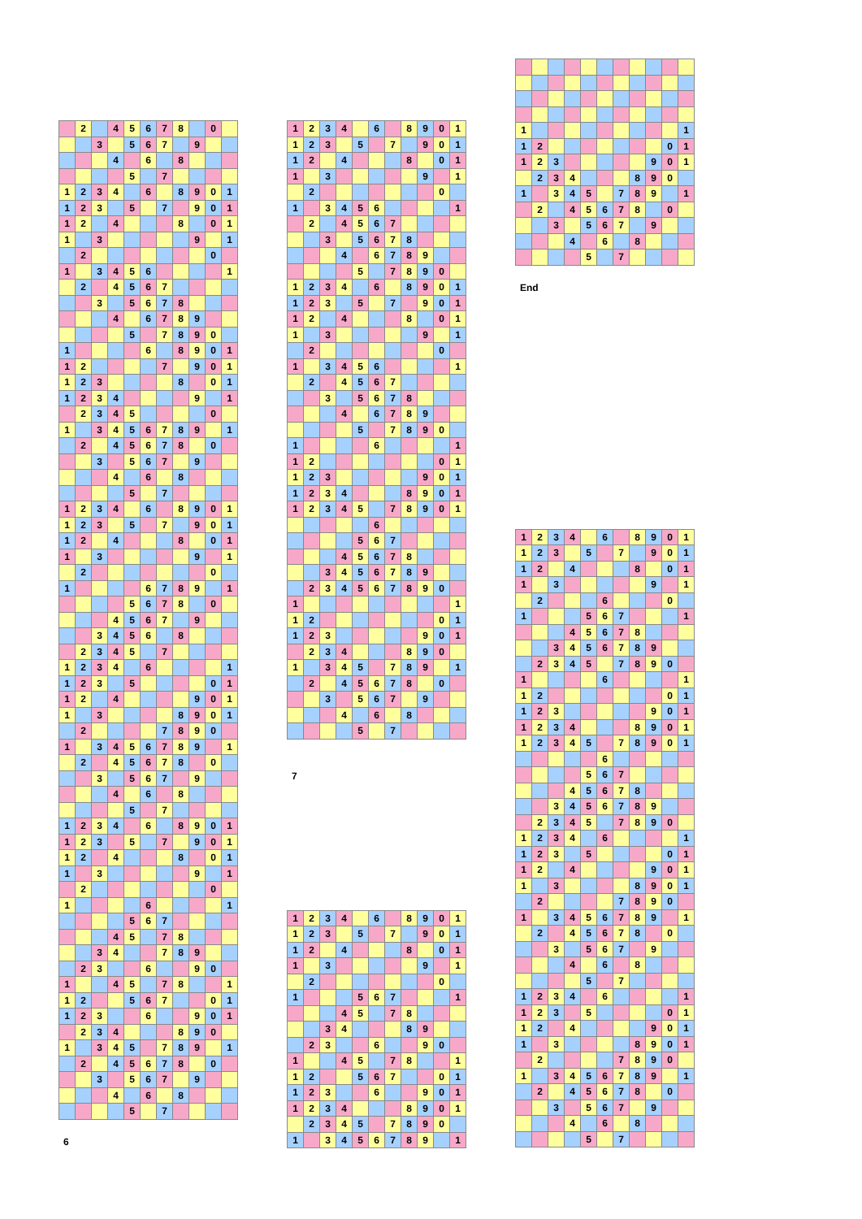| | 2 | | 4 | 5 | 6 | 7 | 8 | | 0 | |
| | | 3 | | 5 | 6 | 7 | | 9 | | |
| | | | 4 | | 6 | | 8 | | | |
| | | | | 5 | | 7 | | | | |
| 1 | 2 | 3 | 4 | | 6 | | 8 | 9 | 0 | 1 |
| 1 | 2 | 3 | | 5 | | 7 | | 9 | 0 | 1 |
| 1 | 2 | | 4 | | | | 8 | | 0 | 1 |
| 1 | | 3 | | | | | | 9 | | 1 |
| | 2 | | | | | | | | 0 | |
| 1 | | 3 | 4 | 5 | 6 | | | | | 1 |
| | 2 | | 4 | 5 | 6 | 7 | | | | |
| | | 3 | | 5 | 6 | 7 | 8 | | | |
| | | | 4 | | 6 | 7 | 8 | 9 | | |
| | | | | 5 | | 7 | 8 | 9 | 0 | |
| 1 | | | | | 6 | | 8 | 9 | 0 | 1 |
| 1 | 2 | | | | | 7 | | 9 | 0 | 1 |
| 1 | 2 | 3 | | | | | 8 | | 0 | 1 |
| 1 | 2 | 3 | 4 | | | | | 9 | | 1 |
| | 2 | 3 | 4 | 5 | | | | | 0 | |
| 1 | | 3 | 4 | 5 | 6 | 7 | 8 | 9 | | 1 |
| | 2 | | 4 | 5 | 6 | 7 | 8 | | 0 | |
| | | 3 | | 5 | 6 | 7 | | 9 | | |
| | | | 4 | | 6 | | 8 | | | |
| | | | | 5 | | 7 | | | | |
| 1 | 2 | 3 | 4 | | 6 | | 8 | 9 | 0 | 1 |
| 1 | 2 | 3 | | 5 | | 7 | | 9 | 0 | 1 |
| 1 | 2 | | 4 | | | | 8 | | 0 | 1 |
| 1 | | 3 | | | | | | 9 | | 1 |
| | 2 | | | | | | | | 0 | |
| 1 | | | | | 6 | 7 | 8 | 9 | | 1 |
| | | | | 5 | 6 | 7 | 8 | | 0 | |
| | | | 4 | 5 | 6 | 7 | | 9 | | |
| | | 3 | 4 | 5 | 6 | | 8 | | | |
| | 2 | 3 | 4 | 5 | | 7 | | | | |
| 1 | 2 | 3 | 4 | | 6 | | | | | 1 |
| 1 | 2 | 3 | | 5 | | | | | 0 | 1 |
| 1 | 2 | | 4 | | | | | 9 | 0 | 1 |
| 1 | | 3 | | | | | 8 | 9 | 0 | 1 |
| | 2 | | | | | 7 | 8 | 9 | 0 | |
| 1 | | 3 | 4 | 5 | 6 | 7 | 8 | 9 | | 1 |
| | 2 | | 4 | 5 | 6 | 7 | 8 | | 0 | |
| | | 3 | | 5 | 6 | 7 | | 9 | | |
| | | | 4 | | 6 | | 8 | | | |
| | | | | 5 | | 7 | | | | |
| 1 | 2 | 3 | 4 | | 6 | | 8 | 9 | 0 | 1 |
| 1 | 2 | 3 | | 5 | | 7 | | 9 | 0 | 1 |
| 1 | 2 | | 4 | | | | 8 | | 0 | 1 |
| 1 | | 3 | | | | | | 9 | | 1 |
| | 2 | | | | | | | | 0 | |
| 1 | | | | | 6 | | | | | 1 |
| | | | | 5 | 6 | 7 | | | | |
| | | | 4 | 5 | | 7 | 8 | | | |
| | | 3 | 4 | | | 7 | 8 | 9 | | |
| | 2 | 3 | | | 6 | | | 9 | 0 | |
| 1 | | | 4 | 5 | | 7 | 8 | | | 1 |
| 1 | 2 | | | 5 | 6 | 7 | | | 0 | 1 |
| 1 | 2 | 3 | | | 6 | | | 9 | 0 | 1 |
| | 2 | 3 | 4 | | | | 8 | 9 | 0 | |
| 1 | | 3 | 4 | 5 | | 7 | 8 | 9 | | 1 |
| | 2 | | 4 | 5 | 6 | 7 | 8 | | 0 | |
| | | 3 | | 5 | 6 | 7 | | 9 | | |
| | | | 4 | | 6 | | 8 | | | |
| | | | | 5 | | 7 | | | | |
6
| 1 | 2 | 3 | 4 | | 6 | | 8 | 9 | 0 | 1 |
| 1 | 2 | 3 | | 5 | | 7 | | 9 | 0 | 1 |
| 1 | 2 | | 4 | | | | 8 | | 0 | 1 |
| 1 | | 3 | | | | | | 9 | | 1 |
| | 2 | | | | | | | | 0 | |
| 1 | | 3 | 4 | 5 | 6 | | | | | 1 |
| | 2 | | 4 | 5 | 6 | 7 | | | | |
| | | 3 | | 5 | 6 | 7 | 8 | | | |
| | | | 4 | | 6 | 7 | 8 | 9 | | |
| | | | | 5 | | 7 | 8 | 9 | 0 | |
| 1 | 2 | 3 | 4 | | 6 | | 8 | 9 | 0 | 1 |
| 1 | 2 | 3 | | 5 | | 7 | | 9 | 0 | 1 |
| 1 | 2 | | 4 | | | | 8 | | 0 | 1 |
| 1 | | 3 | | | | | | 9 | | 1 |
| | 2 | | | | | | | | 0 | |
| 1 | | 3 | 4 | 5 | 6 | | | | | 1 |
| | 2 | | 4 | 5 | 6 | 7 | | | | |
| | | 3 | | 5 | 6 | 7 | 8 | | | |
| | | | 4 | | 6 | 7 | 8 | 9 | | |
| | | | | 5 | | 7 | 8 | 9 | 0 | |
| 1 | | | | | 6 | | | | | 1 |
| 1 | 2 | | | | | | | | 0 | 1 |
| 1 | 2 | 3 | | | | | | 9 | 0 | 1 |
| 1 | 2 | 3 | 4 | | | | 8 | 9 | 0 | 1 |
| 1 | 2 | 3 | 4 | 5 | | 7 | 8 | 9 | 0 | 1 |
| | | | | | 6 | | | | | |
| | | | | 5 | 6 | 7 | | | | |
| | | | 4 | 5 | 6 | 7 | 8 | | | |
| | | 3 | 4 | 5 | 6 | 7 | 8 | 9 | | |
| | 2 | 3 | 4 | 5 | 6 | 7 | 8 | 9 | 0 | |
| 1 | | | | | | | | | | 1 |
| 1 | 2 | | | | | | | | 0 | 1 |
| 1 | 2 | 3 | | | | | | 9 | 0 | 1 |
| | 2 | 3 | 4 | | | | 8 | 9 | 0 | |
| 1 | | 3 | 4 | 5 | | 7 | 8 | 9 | | 1 |
| | 2 | | 4 | 5 | 6 | 7 | 8 | | 0 | |
| | | 3 | | 5 | 6 | 7 | | 9 | | |
| | | | 4 | | 6 | | 8 | | | |
| | | | | 5 | | 7 | | | | |
7
| 1 | 2 | 3 | 4 | | 6 | | 8 | 9 | 0 | 1 |
| 1 | 2 | 3 | | 5 | | 7 | | 9 | 0 | 1 |
| 1 | 2 | | 4 | | | | 8 | | 0 | 1 |
| 1 | | 3 | | | | | | 9 | | 1 |
| | 2 | | | | | | | | 0 | |
| 1 | | | | 5 | 6 | 7 | | | | 1 |
| | | | 4 | 5 | | 7 | 8 | | | |
| | | 3 | 4 | | | | 8 | 9 | | |
| | 2 | 3 | | | 6 | | | 9 | 0 | |
| 1 | | | 4 | 5 | | 7 | 8 | | | 1 |
| 1 | 2 | | | 5 | 6 | 7 | | | 0 | 1 |
| 1 | 2 | 3 | | | 6 | | | 9 | 0 | 1 |
| 1 | 2 | 3 | 4 | | | | 8 | 9 | 0 | 1 |
| | 2 | 3 | 4 | 5 | | 7 | 8 | 9 | 0 | |
| 1 | | 3 | 4 | 5 | 6 | 7 | 8 | 9 | | 1 |
| 1 | | | | | | | | | | 1 |
| 1 | 2 | | | | | | | | 0 | 1 |
| 1 | 2 | 3 | | | | | | 9 | 0 | 1 |
| | 2 | 3 | 4 | | | | 8 | 9 | 0 | |
| 1 | | 3 | 4 | 5 | | 7 | 8 | 9 | | 1 |
| | 2 | | 4 | 5 | 6 | 7 | 8 | | 0 | |
| | | 3 | | 5 | 6 | 7 | | 9 | | |
| | | | 4 | | 6 | | 8 | | | |
| | | | | 5 | | 7 | | | | |
End
| 1 | 2 | 3 | 4 | | 6 | | 8 | 9 | 0 | 1 |
| 1 | 2 | 3 | | 5 | | 7 | | 9 | 0 | 1 |
| 1 | 2 | | 4 | | | | 8 | | 0 | 1 |
| 1 | | 3 | | | | | | 9 | | 1 |
| | 2 | | | | 6 | | | | 0 | |
| 1 | | | | 5 | 6 | 7 | | | | 1 |
| | | | 4 | 5 | 6 | 7 | 8 | | | |
| | | 3 | 4 | 5 | 6 | 7 | 8 | 9 | | |
| | 2 | 3 | 4 | 5 | | 7 | 8 | 9 | 0 | |
| 1 | | | | | 6 | | | | | 1 |
| 1 | 2 | | | | | | | | 0 | 1 |
| 1 | 2 | 3 | | | | | | 9 | 0 | 1 |
| 1 | 2 | 3 | 4 | | | | 8 | 9 | 0 | 1 |
| 1 | 2 | 3 | 4 | 5 | | 7 | 8 | 9 | 0 | 1 |
| | | | | | 6 | | | | | |
| | | | | 5 | 6 | 7 | | | | |
| | | | 4 | 5 | 6 | 7 | 8 | | | |
| | | 3 | 4 | 5 | 6 | 7 | 8 | 9 | | |
| | 2 | 3 | 4 | 5 | | 7 | 8 | 9 | 0 | |
| 1 | 2 | 3 | 4 | | 6 | | | | | 1 |
| 1 | 2 | 3 | | 5 | | | | | 0 | 1 |
| 1 | 2 | | 4 | | | | | 9 | 0 | 1 |
| 1 | | 3 | | | | | 8 | 9 | 0 | 1 |
| | 2 | | | | | 7 | 8 | 9 | 0 | |
| 1 | | 3 | 4 | 5 | 6 | 7 | 8 | 9 | | 1 |
| | 2 | | 4 | 5 | 6 | 7 | 8 | | 0 | |
| | | 3 | | 5 | 6 | 7 | | 9 | | |
| | | | 4 | | 6 | | 8 | | | |
| | | | | 5 | | 7 | | | | |
| 1 | 2 | 3 | 4 | | 6 | | | | | 1 |
| 1 | 2 | 3 | | 5 | | | | | 0 | 1 |
| 1 | 2 | | 4 | | | | | 9 | 0 | 1 |
| 1 | | 3 | | | | | 8 | 9 | 0 | 1 |
| | 2 | | | | | 7 | 8 | 9 | 0 | |
| 1 | | 3 | 4 | 5 | 6 | 7 | 8 | 9 | | 1 |
| | 2 | | 4 | 5 | 6 | 7 | 8 | | 0 | |
| | | 3 | | 5 | 6 | 7 | | 9 | | |
| | | | 4 | | 6 | | 8 | | | |
| | | | | 5 | | 7 | | | | |